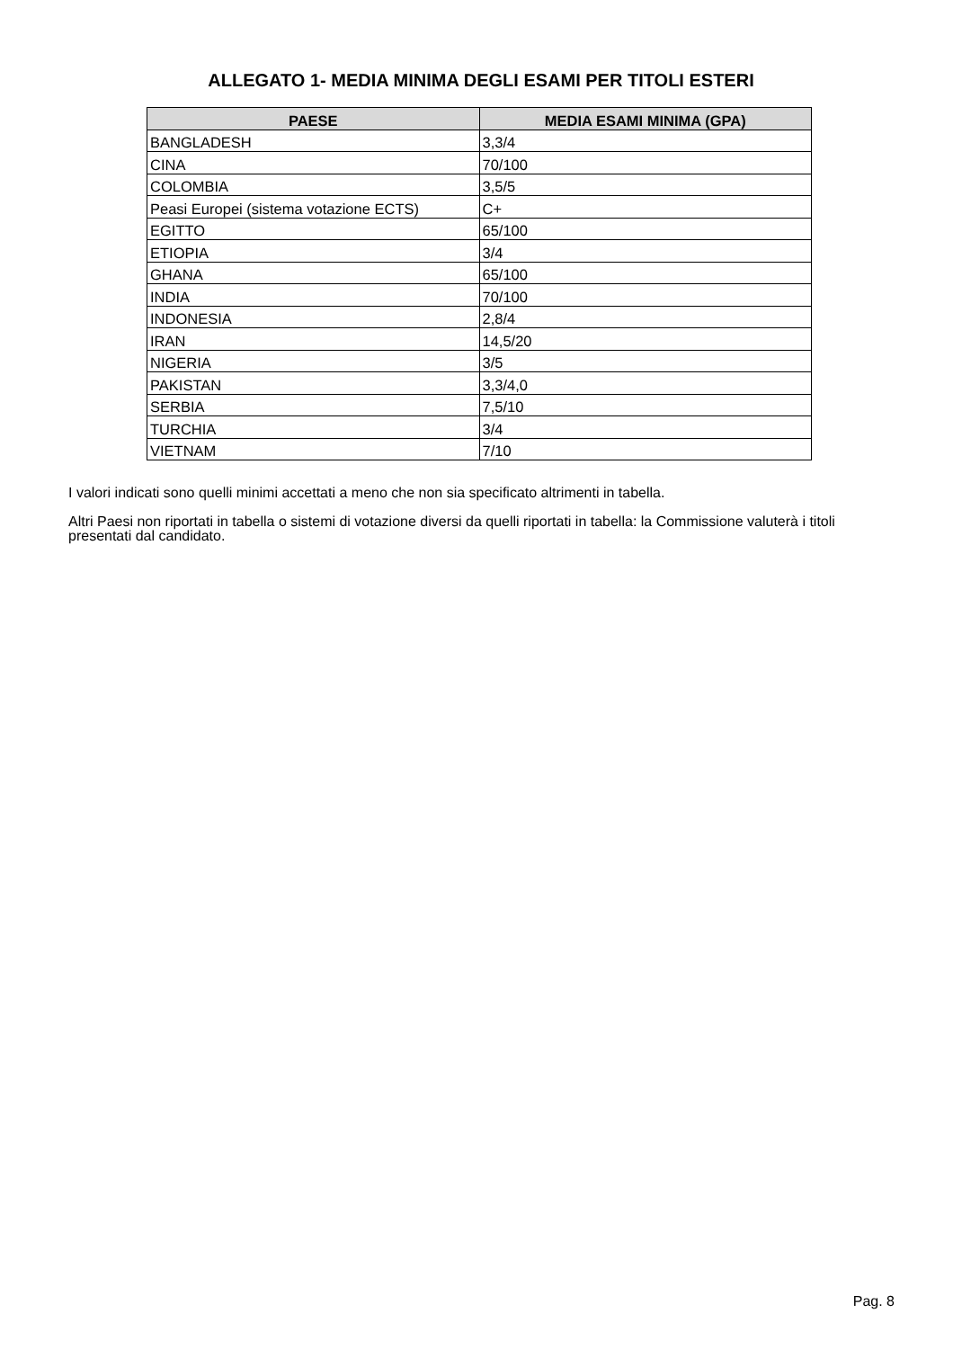ALLEGATO 1- MEDIA MINIMA DEGLI ESAMI PER TITOLI ESTERI
| PAESE | MEDIA ESAMI MINIMA (GPA) |
| --- | --- |
| BANGLADESH | 3,3/4 |
| CINA | 70/100 |
| COLOMBIA | 3,5/5 |
| Peasi Europei (sistema votazione ECTS) | C+ |
| EGITTO | 65/100 |
| ETIOPIA | 3/4 |
| GHANA | 65/100 |
| INDIA | 70/100 |
| INDONESIA | 2,8/4 |
| IRAN | 14,5/20 |
| NIGERIA | 3/5 |
| PAKISTAN | 3,3/4,0 |
| SERBIA | 7,5/10 |
| TURCHIA | 3/4 |
| VIETNAM | 7/10 |
I valori indicati sono quelli minimi accettati a meno che non sia specificato altrimenti in tabella.
Altri Paesi non riportati in tabella o sistemi di votazione diversi da quelli riportati in tabella: la Commissione valuterà i titoli presentati dal candidato.
Pag. 8